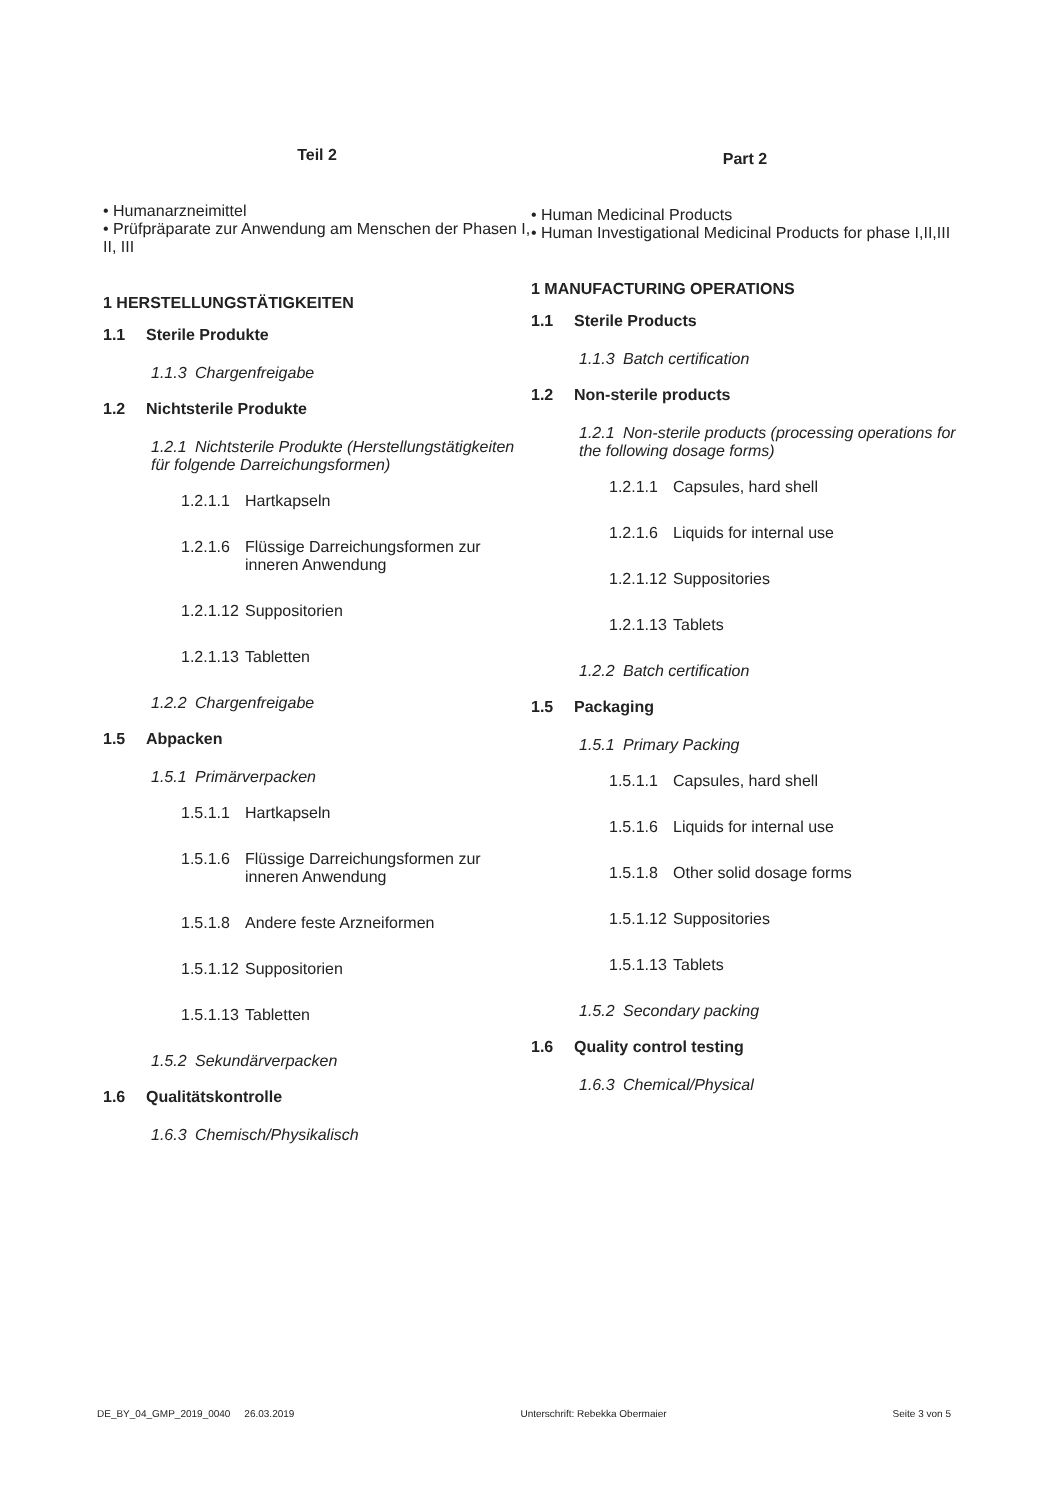Teil 2
• Humanarzneimittel
• Prüfpräparate zur Anwendung am Menschen der Phasen I, II, III
1 HERSTELLUNGSTÄTIGKEITEN
1.1 Sterile Produkte
1.1.3 Chargenfreigabe
1.2 Nichtsterile Produkte
1.2.1 Nichtsterile Produkte (Herstellungstätigkeiten für folgende Darreichungsformen)
1.2.1.1 Hartkapseln
1.2.1.6 Flüssige Darreichungsformen zur inneren Anwendung
1.2.1.12 Suppositorien
1.2.1.13 Tabletten
1.2.2 Chargenfreigabe
1.5 Abpacken
1.5.1 Primärverpacken
1.5.1.1 Hartkapseln
1.5.1.6 Flüssige Darreichungsformen zur inneren Anwendung
1.5.1.8 Andere feste Arzneiformen
1.5.1.12 Suppositorien
1.5.1.13 Tabletten
1.5.2 Sekundärverpacken
1.6 Qualitätskontrolle
1.6.3 Chemisch/Physikalisch
Part 2
• Human Medicinal Products
• Human Investigational Medicinal Products for phase I,II,III
1 MANUFACTURING OPERATIONS
1.1 Sterile Products
1.1.3 Batch certification
1.2 Non-sterile products
1.2.1 Non-sterile products (processing operations for the following dosage forms)
1.2.1.1 Capsules, hard shell
1.2.1.6 Liquids for internal use
1.2.1.12 Suppositories
1.2.1.13 Tablets
1.2.2 Batch certification
1.5 Packaging
1.5.1 Primary Packing
1.5.1.1 Capsules, hard shell
1.5.1.6 Liquids for internal use
1.5.1.8 Other solid dosage forms
1.5.1.12 Suppositories
1.5.1.13 Tablets
1.5.2 Secondary packing
1.6 Quality control testing
1.6.3 Chemical/Physical
DE_BY_04_GMP_2019_0040 26.03.2019
Unterschrift: Rebekka Obermaier
Seite 3 von 5